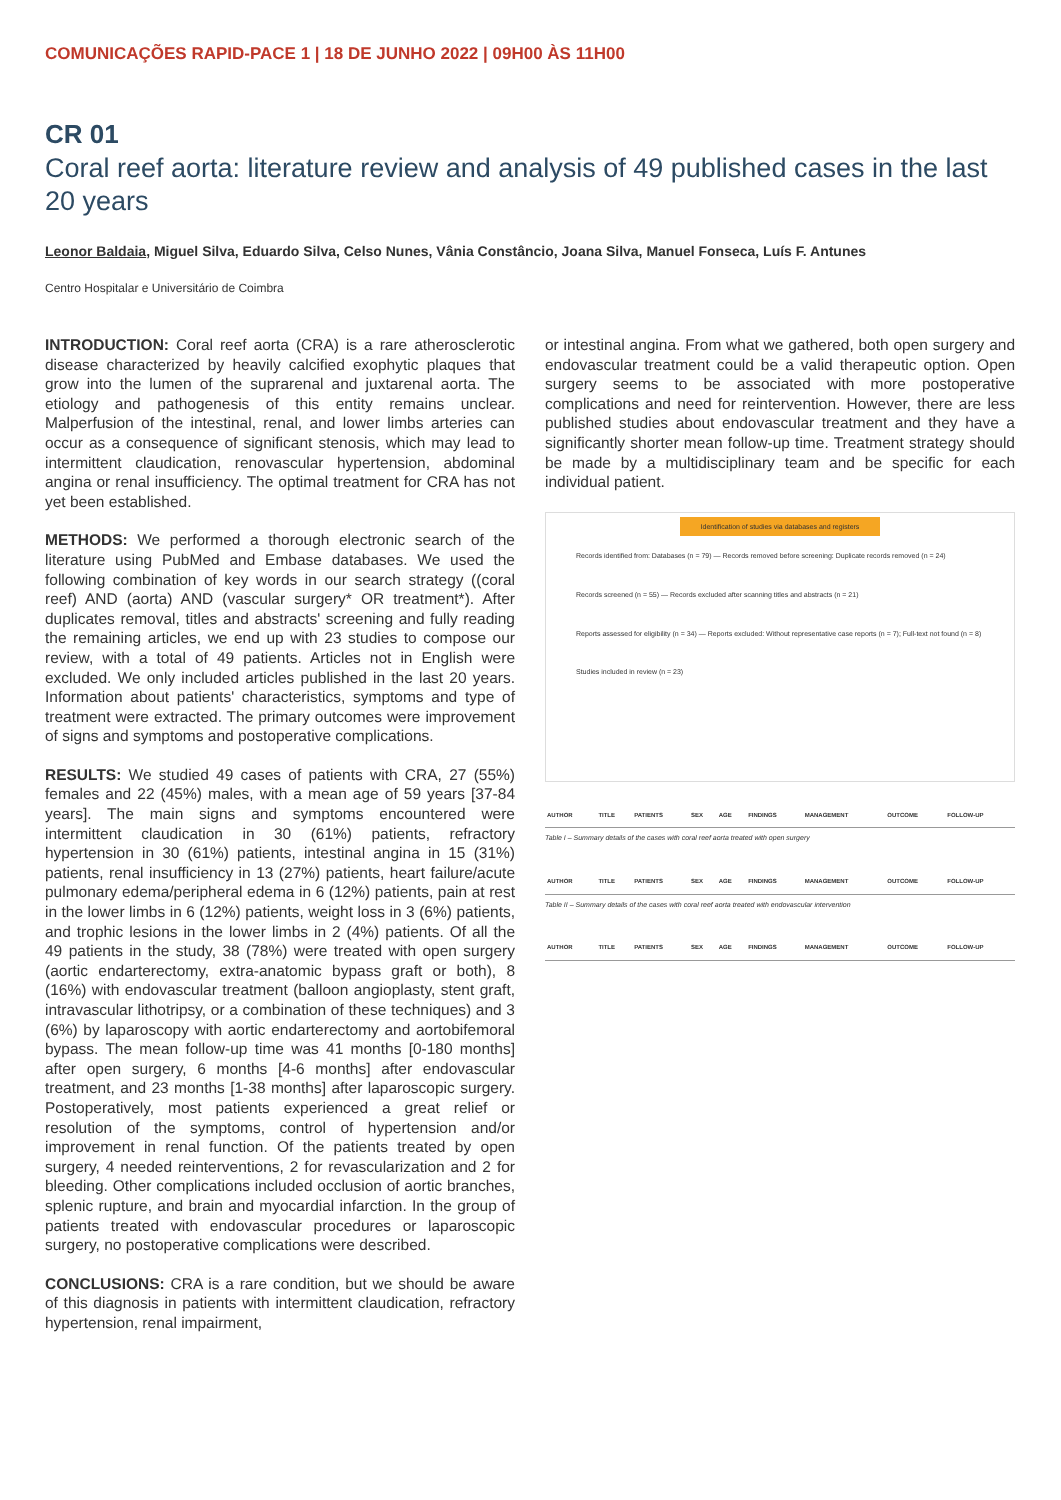COMUNICAÇÕES RAPID-PACE 1 | 18 DE JUNHO 2022 | 09H00 ÀS 11H00
CR 01
Coral reef aorta: literature review and analysis of 49 published cases in the last 20 years
Leonor Baldaia, Miguel Silva, Eduardo Silva, Celso Nunes, Vânia Constâncio, Joana Silva, Manuel Fonseca, Luís F. Antunes
Centro Hospitalar e Universitário de Coimbra
INTRODUCTION: Coral reef aorta (CRA) is a rare atherosclerotic disease characterized by heavily calcified exophytic plaques that grow into the lumen of the suprarenal and juxtarenal aorta. The etiology and pathogenesis of this entity remains unclear. Malperfusion of the intestinal, renal, and lower limbs arteries can occur as a consequence of significant stenosis, which may lead to intermittent claudication, renovascular hypertension, abdominal angina or renal insufficiency. The optimal treatment for CRA has not yet been established.
METHODS: We performed a thorough electronic search of the literature using PubMed and Embase databases. We used the following combination of key words in our search strategy ((coral reef) AND (aorta) AND (vascular surgery* OR treatment*). After duplicates removal, titles and abstracts' screening and fully reading the remaining articles, we end up with 23 studies to compose our review, with a total of 49 patients. Articles not in English were excluded. We only included articles published in the last 20 years. Information about patients' characteristics, symptoms and type of treatment were extracted. The primary outcomes were improvement of signs and symptoms and postoperative complications.
RESULTS: We studied 49 cases of patients with CRA, 27 (55%) females and 22 (45%) males, with a mean age of 59 years [37-84 years]. The main signs and symptoms encountered were intermittent claudication in 30 (61%) patients, refractory hypertension in 30 (61%) patients, intestinal angina in 15 (31%) patients, renal insufficiency in 13 (27%) patients, heart failure/acute pulmonary edema/peripheral edema in 6 (12%) patients, pain at rest in the lower limbs in 6 (12%) patients, weight loss in 3 (6%) patients, and trophic lesions in the lower limbs in 2 (4%) patients. Of all the 49 patients in the study, 38 (78%) were treated with open surgery (aortic endarterectomy, extra-anatomic bypass graft or both), 8 (16%) with endovascular treatment (balloon angioplasty, stent graft, intravascular lithotripsy, or a combination of these techniques) and 3 (6%) by laparoscopy with aortic endarterectomy and aortobifemoral bypass. The mean follow-up time was 41 months [0-180 months] after open surgery, 6 months [4-6 months] after endovascular treatment, and 23 months [1-38 months] after laparoscopic surgery. Postoperatively, most patients experienced a great relief or resolution of the symptoms, control of hypertension and/or improvement in renal function. Of the patients treated by open surgery, 4 needed reinterventions, 2 for revascularization and 2 for bleeding. Other complications included occlusion of aortic branches, splenic rupture, and brain and myocardial infarction. In the group of patients treated with endovascular procedures or laparoscopic surgery, no postoperative complications were described.
CONCLUSIONS: CRA is a rare condition, but we should be aware of this diagnosis in patients with intermittent claudication, refractory hypertension, renal impairment,
or intestinal angina. From what we gathered, both open surgery and endovascular treatment could be a valid therapeutic option. Open surgery seems to be associated with more postoperative complications and need for reintervention. However, there are less published studies about endovascular treatment and they have a significantly shorter mean follow-up time. Treatment strategy should be made by a multidisciplinary team and be specific for each individual patient.
Identification of studies via databases and registers
Records identified from: Databases (n = 79) — Records removed before screening: Duplicate records removed (n = 24)
Records screened (n = 55) — Records excluded after scanning titles and abstracts (n = 21)
Reports assessed for eligibility (n = 34) — Reports excluded: Without representative case reports (n = 7); Full-text not found (n = 8)
Studies included in review (n = 23)
| AUTHOR | TITLE | PATIENTS | SEX | AGE | FINDINGS | MANAGEMENT | OUTCOME | FOLLOW-UP |
| --- | --- | --- | --- | --- | --- | --- | --- | --- |
Table I – Summary details of the cases with coral reef aorta treated with open surgery
| AUTHOR | TITLE | PATIENTS | SEX | AGE | FINDINGS | MANAGEMENT | OUTCOME | FOLLOW-UP |
| --- | --- | --- | --- | --- | --- | --- | --- | --- |
Table II – Summary details of the cases with coral reef aorta treated with endovascular intervention
| AUTHOR | TITLE | PATIENTS | SEX | AGE | FINDINGS | MANAGEMENT | OUTCOME | FOLLOW-UP |
| --- | --- | --- | --- | --- | --- | --- | --- | --- |